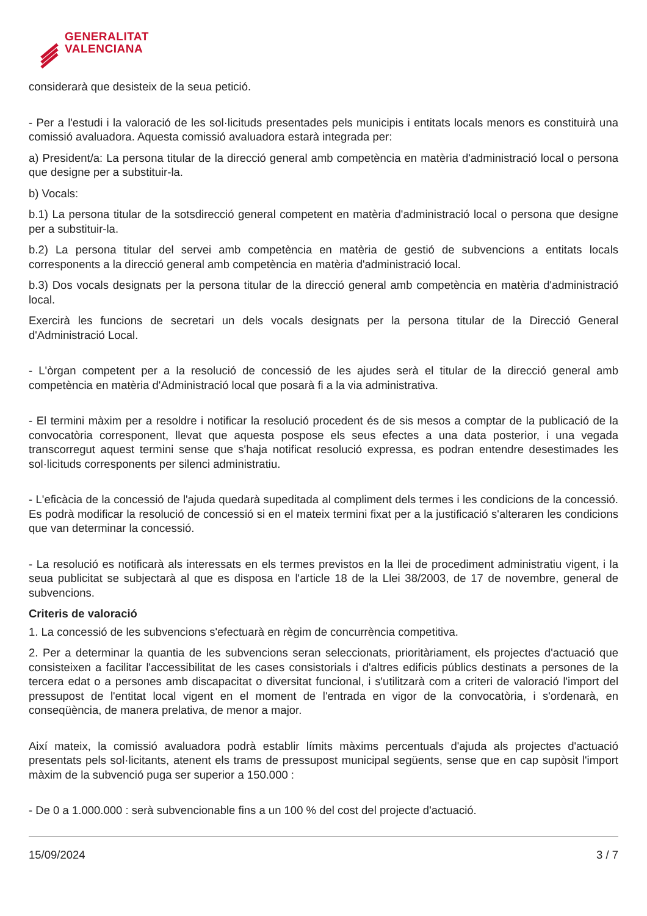GENERALITAT
VALENCIANA
considerarà que desisteix de la seua petició.
- Per a l'estudi i la valoració de les sol·licituds presentades pels municipis i entitats locals menors es constituirà una comissió avaluadora. Aquesta comissió avaluadora estarà integrada per:
a) President/a: La persona titular de la direcció general amb competència en matèria d'administració local o persona que designe per a substituir-la.
b) Vocals:
b.1) La persona titular de la sotsdirecció general competent en matèria d'administració local o persona que designe per a substituir-la.
b.2) La persona titular del servei amb competència en matèria de gestió de subvencions a entitats locals corresponents a la direcció general amb competència en matèria d'administració local.
b.3) Dos vocals designats per la persona titular de la direcció general amb competència en matèria d'administració local.
Exercirà les funcions de secretari un dels vocals designats per la persona titular de la Direcció General d'Administració Local.
- L'òrgan competent per a la resolució de concessió de les ajudes serà el titular de la direcció general amb competència en matèria d'Administració local que posarà fi a la via administrativa.
- El termini màxim per a resoldre i notificar la resolució procedent és de sis mesos a comptar de la publicació de la convocatòria corresponent, llevat que aquesta pospose els seus efectes a una data posterior, i una vegada transcorregut aquest termini sense que s'haja notificat resolució expressa, es podran entendre desestimades les sol·licituds corresponents per silenci administratiu.
- L'eficàcia de la concessió de l'ajuda quedarà supeditada al compliment dels termes i les condicions de la concessió. Es podrà modificar la resolució de concessió si en el mateix termini fixat per a la justificació s'alteraren les condicions que van determinar la concessió.
- La resolució es notificarà als interessats en els termes previstos en la llei de procediment administratiu vigent, i la seua publicitat se subjectarà al que es disposa en l'article 18 de la Llei 38/2003, de 17 de novembre, general de subvencions.
Criteris de valoració
1. La concessió de les subvencions s'efectuarà en règim de concurrència competitiva.
2. Per a determinar la quantia de les subvencions seran seleccionats, prioritàriament, els projectes d'actuació que consisteixen a facilitar l'accessibilitat de les cases consistorials i d'altres edificis públics destinats a persones de la tercera edat o a persones amb discapacitat o diversitat funcional, i s'utilitzarà com a criteri de valoració l'import del pressupost de l'entitat local vigent en el moment de l'entrada en vigor de la convocatòria, i s'ordenarà, en conseqüència, de manera prelativa, de menor a major.
Així mateix, la comissió avaluadora podrà establir límits màxims percentuals d'ajuda als projectes d'actuació presentats pels sol·licitants, atenent els trams de pressupost municipal següents, sense que en cap supòsit l'import màxim de la subvenció puga ser superior a 150.000 :
- De 0 a 1.000.000 : serà subvencionable fins a un 100 % del cost del projecte d'actuació.
15/09/2024 3 / 7